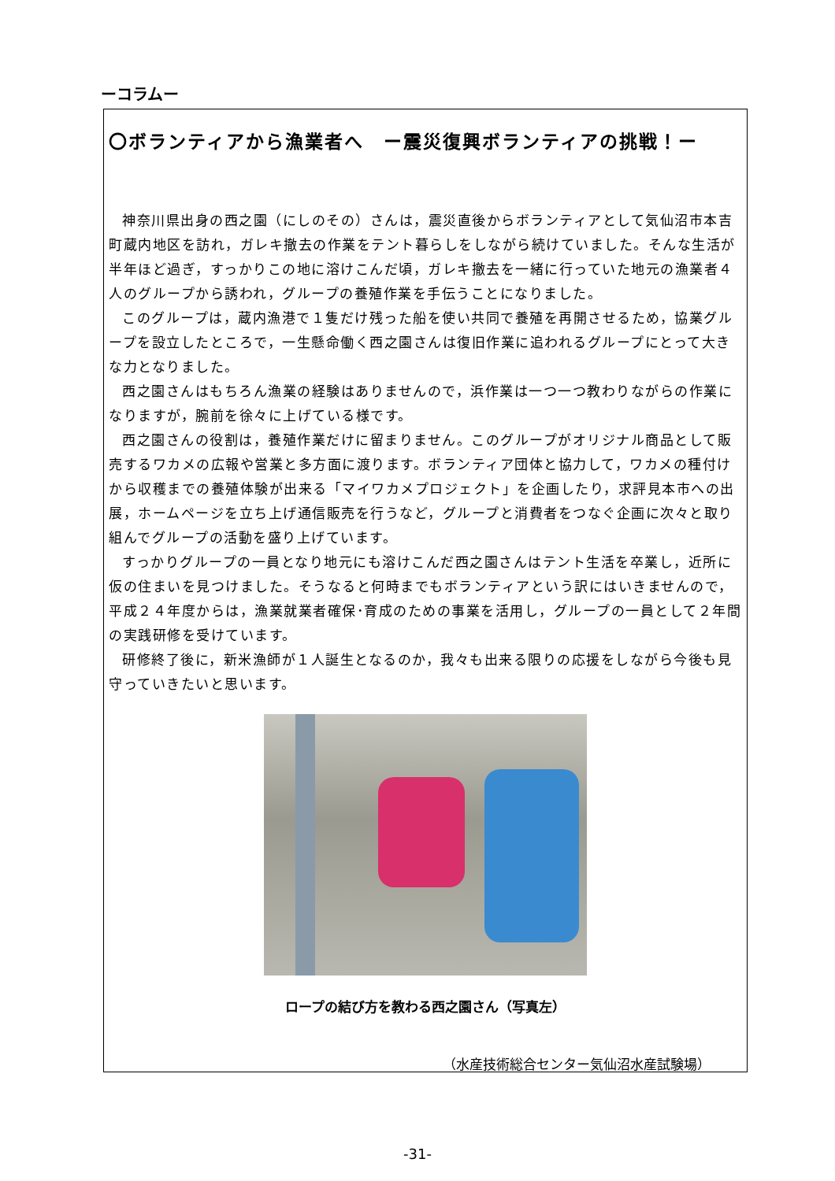ーコラムー
〇ボランティアから漁業者へ　ー震災復興ボランティアの挑戦！ー
神奈川県出身の西之園（にしのその）さんは，震災直後からボランティアとして気仙沼市本吉町蔵内地区を訪れ，ガレキ撤去の作業をテント暮らしをしながら続けていました。そんな生活が半年ほど過ぎ，すっかりこの地に溶けこんだ頃，ガレキ撤去を一緒に行っていた地元の漁業者４人のグループから誘われ，グループの養殖作業を手伝うことになりました。
このグループは，蔵内漁港で１隻だけ残った船を使い共同で養殖を再開させるため，協業グループを設立したところで，一生懸命働く西之園さんは復旧作業に追われるグループにとって大きな力となりました。
西之園さんはもちろん漁業の経験はありませんので，浜作業は一つ一つ教わりながらの作業になりますが，腕前を徐々に上げている様です。
西之園さんの役割は，養殖作業だけに留まりません。このグループがオリジナル商品として販売するワカメの広報や営業と多方面に渡ります。ボランティア団体と協力して，ワカメの種付けから収穫までの養殖体験が出来る「マイワカメプロジェクト」を企画したり，求評見本市への出展，ホームページを立ち上げ通信販売を行うなど，グループと消費者をつなぐ企画に次々と取り組んでグループの活動を盛り上げています。
すっかりグループの一員となり地元にも溶けこんだ西之園さんはテント生活を卒業し，近所に仮の住まいを見つけました。そうなると何時までもボランティアという訳にはいきませんので，平成２４年度からは，漁業就業者確保･育成のための事業を活用し，グループの一員として２年間の実践研修を受けています。
研修終了後に，新米漁師が１人誕生となるのか，我々も出来る限りの応援をしながら今後も見守っていきたいと思います。
ロープの結び方を教わる西之園さん（写真左）
（水産技術総合センター気仙沼水産試験場）
-31-